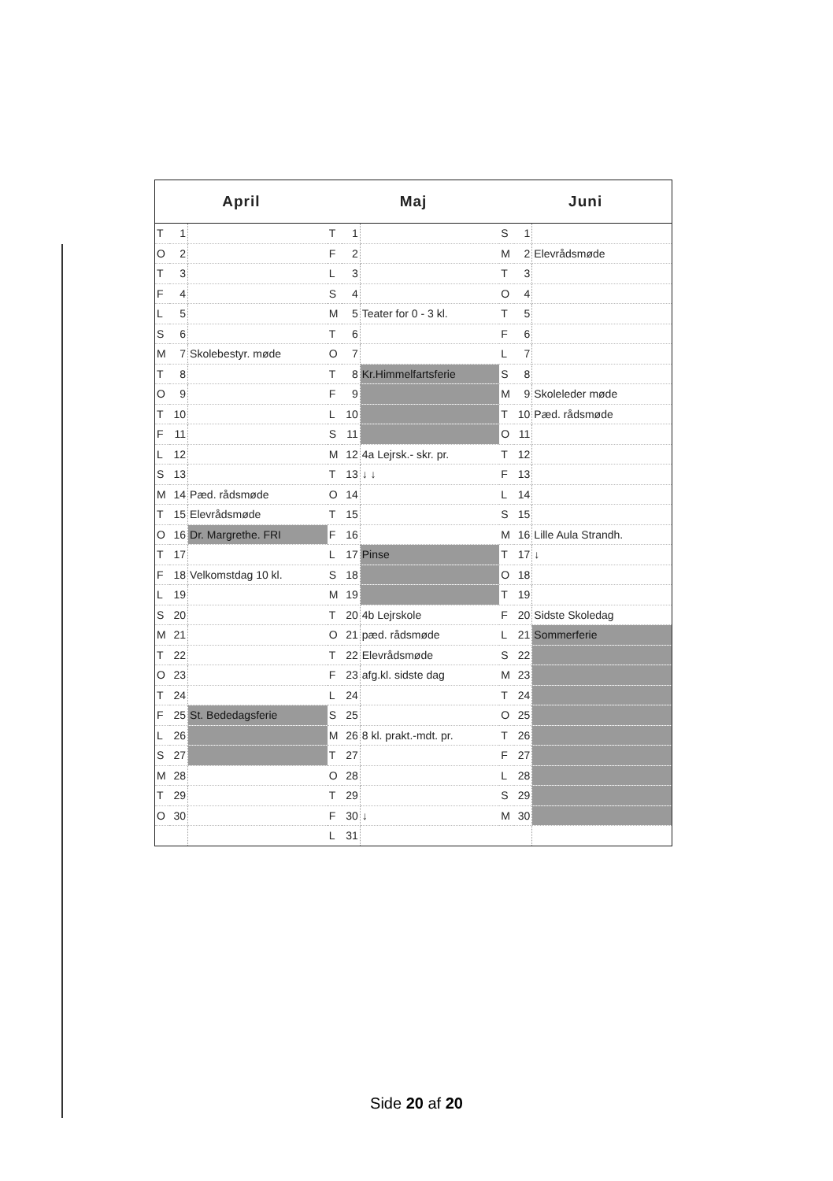| April | | | Maj | | | Juni | | |
| --- | --- | --- | --- | --- | --- | --- | --- | --- |
| T | 1 | | T | 1 | | S | 1 | |
| O | 2 | | F | 2 | | M | 2 | Elevrådsmøde |
| T | 3 | | L | 3 | | T | 3 | |
| F | 4 | | S | 4 | | O | 4 | |
| L | 5 | | M | 5 | Teater for 0 - 3 kl. | T | 5 | |
| S | 6 | | T | 6 | | F | 6 | |
| M | 7 | Skolebestyr. møde | O | 7 | | L | 7 | |
| T | 8 | | T | 8 | Kr.Himmelfartsferie | S | 8 | |
| O | 9 | | F | 9 | | M | 9 | Skoleleder møde |
| T | 10 | | L | 10 | | T | 10 | Pæd. rådsmøde |
| F | 11 | | S | 11 | | O | 11 | |
| L | 12 | | M | 12 | 4a Lejrsk.- skr. pr. | T | 12 | |
| S | 13 | | T | 13 | ↓ ↓ | F | 13 | |
| M | 14 | Pæd. rådsmøde | O | 14 | | L | 14 | |
| T | 15 | Elevrådsmøde | T | 15 | | S | 15 | |
| O | 16 | Dr. Margrethe. FRI | F | 16 | | M | 16 | Lille Aula Strandh. |
| T | 17 | | L | 17 | Pinse | T | 17 | ↓ |
| F | 18 | Velkomstdag 10 kl. | S | 18 | | O | 18 | |
| L | 19 | | M | 19 | | T | 19 | |
| S | 20 | | T | 20 | 4b Lejrskole | F | 20 | Sidste Skoledag |
| M | 21 | | O | 21 | pæd. rådsmøde | L | 21 | Sommerferie |
| T | 22 | | T | 22 | Elevrådsmøde | S | 22 | |
| O | 23 | | F | 23 | afg.kl. sidste dag | M | 23 | |
| T | 24 | | L | 24 | | T | 24 | |
| F | 25 | St. Bededagsferie | S | 25 | | O | 25 | |
| L | 26 | | M | 26 | 8 kl. prakt.-mdt. pr. | T | 26 | |
| S | 27 | | T | 27 | | F | 27 | |
| M | 28 | | O | 28 | | L | 28 | |
| T | 29 | | T | 29 | | S | 29 | |
| O | 30 | | F | 30 | ↓ | M | 30 | |
| | | | L | 31 | | | | |
Side 20 af 20